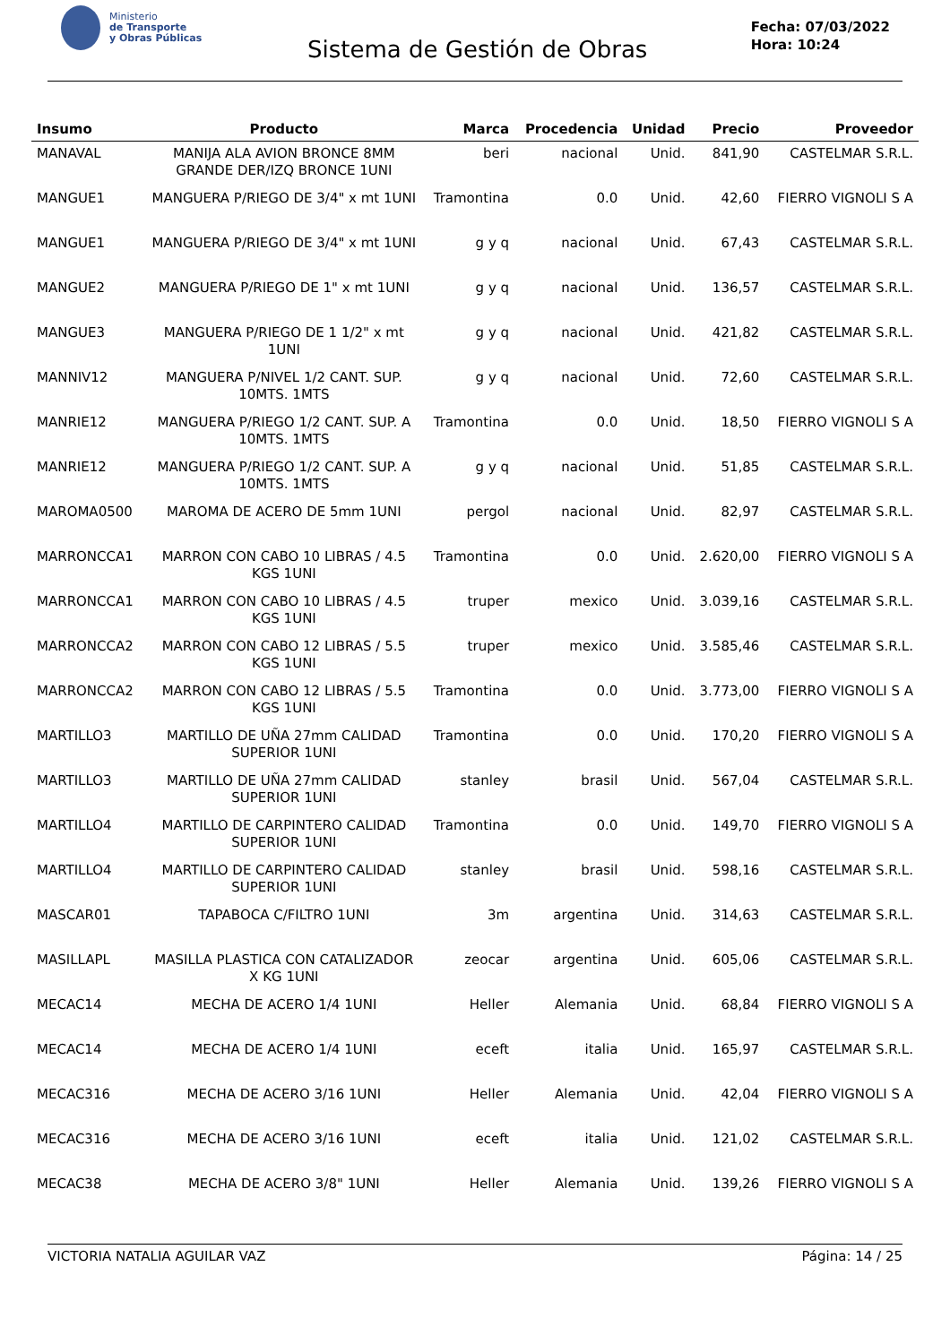Ministerio
de Transporte
y Obras Públicas
Sistema de Gestión de Obras
Fecha: 07/03/2022
Hora: 10:24
| Insumo | Producto | Marca | Procedencia | Unidad | Precio | Proveedor |
| --- | --- | --- | --- | --- | --- | --- |
| MANAVAL | MANIJA ALA AVION BRONCE 8MM GRANDE DER/IZQ BRONCE 1UNI | beri | nacional | Unid. | 841,90 | CASTELMAR S.R.L. |
| MANGUE1 | MANGUERA P/RIEGO DE 3/4" x mt 1UNI | Tramontina | 0.0 | Unid. | 42,60 | FIERRO VIGNOLI S A |
| MANGUE1 | MANGUERA P/RIEGO DE 3/4" x mt 1UNI | g y q | nacional | Unid. | 67,43 | CASTELMAR S.R.L. |
| MANGUE2 | MANGUERA P/RIEGO DE 1" x mt 1UNI | g y q | nacional | Unid. | 136,57 | CASTELMAR S.R.L. |
| MANGUE3 | MANGUERA P/RIEGO DE 1 1/2" x mt 1UNI | g y q | nacional | Unid. | 421,82 | CASTELMAR S.R.L. |
| MANNIV12 | MANGUERA P/NIVEL 1/2 CANT. SUP. 10MTS. 1MTS | g y q | nacional | Unid. | 72,60 | CASTELMAR S.R.L. |
| MANRIE12 | MANGUERA P/RIEGO 1/2 CANT. SUP. A 10MTS. 1MTS | Tramontina | 0.0 | Unid. | 18,50 | FIERRO VIGNOLI S A |
| MANRIE12 | MANGUERA P/RIEGO 1/2 CANT. SUP. A 10MTS. 1MTS | g y q | nacional | Unid. | 51,85 | CASTELMAR S.R.L. |
| MAROMA0500 | MAROMA DE ACERO DE 5mm 1UNI | pergol | nacional | Unid. | 82,97 | CASTELMAR S.R.L. |
| MARRONCCA1 | MARRON CON CABO 10 LIBRAS / 4.5 KGS 1UNI | Tramontina | 0.0 | Unid. | 2.620,00 | FIERRO VIGNOLI S A |
| MARRONCCA1 | MARRON CON CABO 10 LIBRAS / 4.5 KGS 1UNI | truper | mexico | Unid. | 3.039,16 | CASTELMAR S.R.L. |
| MARRONCCA2 | MARRON CON CABO 12 LIBRAS / 5.5 KGS 1UNI | truper | mexico | Unid. | 3.585,46 | CASTELMAR S.R.L. |
| MARRONCCA2 | MARRON CON CABO 12 LIBRAS / 5.5 KGS 1UNI | Tramontina | 0.0 | Unid. | 3.773,00 | FIERRO VIGNOLI S A |
| MARTILLO3 | MARTILLO DE UÑA 27mm CALIDAD SUPERIOR 1UNI | Tramontina | 0.0 | Unid. | 170,20 | FIERRO VIGNOLI S A |
| MARTILLO3 | MARTILLO DE UÑA 27mm CALIDAD SUPERIOR 1UNI | stanley | brasil | Unid. | 567,04 | CASTELMAR S.R.L. |
| MARTILLO4 | MARTILLO DE CARPINTERO CALIDAD SUPERIOR 1UNI | Tramontina | 0.0 | Unid. | 149,70 | FIERRO VIGNOLI S A |
| MARTILLO4 | MARTILLO DE CARPINTERO CALIDAD SUPERIOR 1UNI | stanley | brasil | Unid. | 598,16 | CASTELMAR S.R.L. |
| MASCAR01 | TAPABOCA C/FILTRO 1UNI | 3m | argentina | Unid. | 314,63 | CASTELMAR S.R.L. |
| MASILLAPL | MASILLA PLASTICA CON CATALIZADOR X KG 1UNI | zeocar | argentina | Unid. | 605,06 | CASTELMAR S.R.L. |
| MECAC14 | MECHA DE ACERO 1/4 1UNI | Heller | Alemania | Unid. | 68,84 | FIERRO VIGNOLI S A |
| MECAC14 | MECHA DE ACERO 1/4 1UNI | eceft | italia | Unid. | 165,97 | CASTELMAR S.R.L. |
| MECAC316 | MECHA DE ACERO 3/16 1UNI | Heller | Alemania | Unid. | 42,04 | FIERRO VIGNOLI S A |
| MECAC316 | MECHA DE ACERO 3/16 1UNI | eceft | italia | Unid. | 121,02 | CASTELMAR S.R.L. |
| MECAC38 | MECHA DE ACERO 3/8" 1UNI | Heller | Alemania | Unid. | 139,26 | FIERRO VIGNOLI S A |
VICTORIA NATALIA AGUILAR VAZ Página: 14 / 25